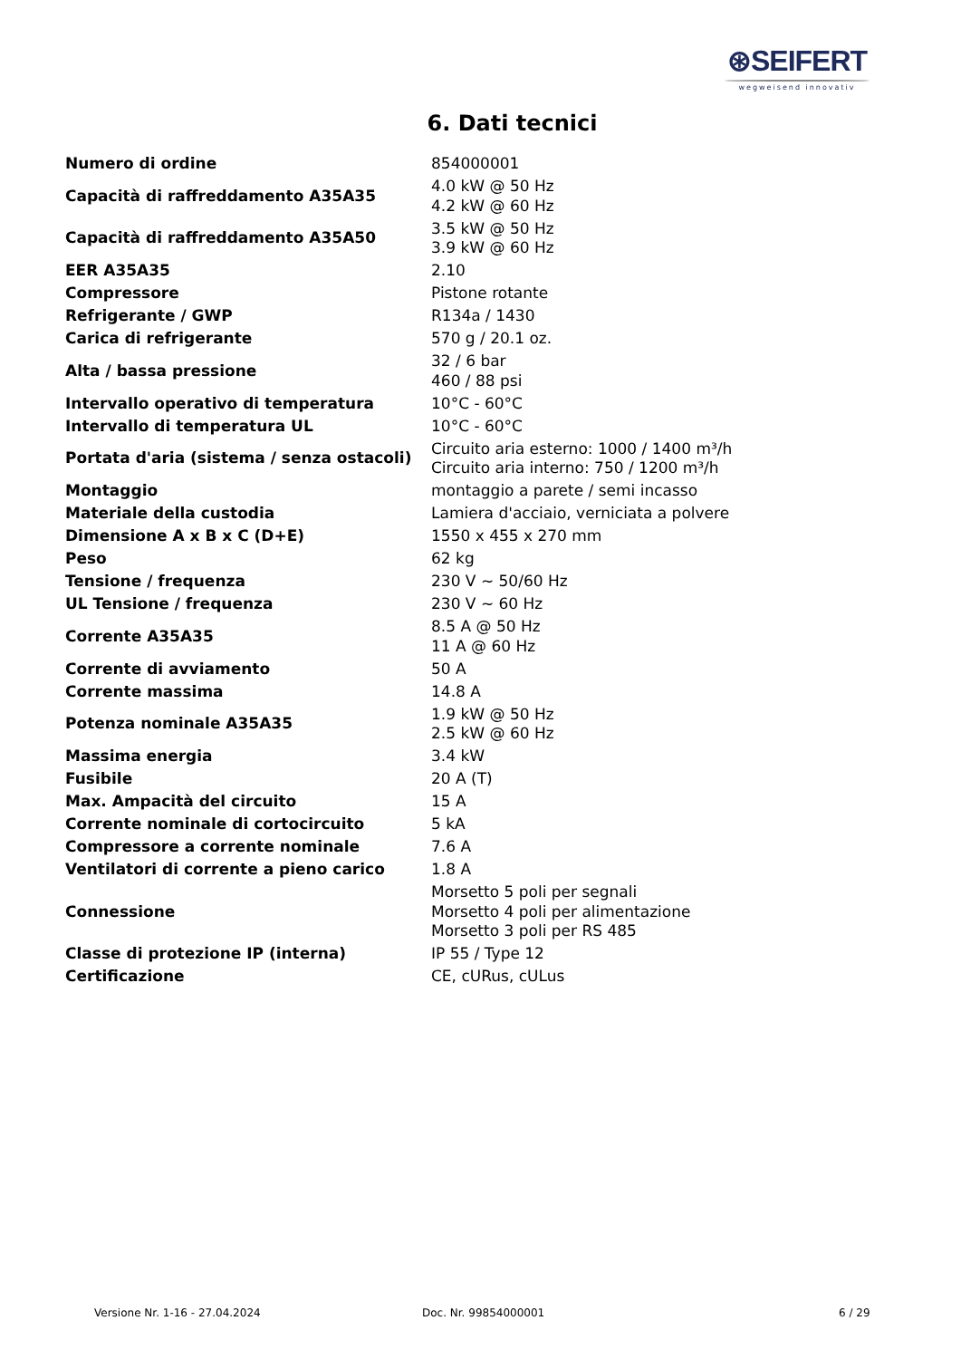⊛SEIFERT
wegweisend innovativ
6. Dati tecnici
| Numero di ordine | 854000001 |
| Capacità di raffreddamento A35A35 | 4.0 kW @ 50 Hz 4.2 kW @ 60 Hz |
| Capacità di raffreddamento A35A50 | 3.5 kW @ 50 Hz 3.9 kW @ 60 Hz |
| EER A35A35 | 2.10 |
| Compressore | Pistone rotante |
| Refrigerante / GWP | R134a / 1430 |
| Carica di refrigerante | 570 g / 20.1 oz. |
| Alta / bassa pressione | 32 / 6 bar 460 / 88 psi |
| Intervallo operativo di temperatura | 10°C - 60°C |
| Intervallo di temperatura UL | 10°C - 60°C |
| Portata d'aria (sistema / senza ostacoli) | Circuito aria esterno: 1000 / 1400 m³/h Circuito aria interno: 750 / 1200 m³/h |
| Montaggio | montaggio a parete / semi incasso |
| Materiale della custodia | Lamiera d'acciaio, verniciata a polvere |
| Dimensione A x B x C (D+E) | 1550 x 455 x 270 mm |
| Peso | 62 kg |
| Tensione / frequenza | 230 V ~ 50/60 Hz |
| UL Tensione / frequenza | 230 V ~ 60 Hz |
| Corrente A35A35 | 8.5 A @ 50 Hz 11 A @ 60 Hz |
| Corrente di avviamento | 50 A |
| Corrente massima | 14.8 A |
| Potenza nominale A35A35 | 1.9 kW @ 50 Hz 2.5 kW @ 60 Hz |
| Massima energia | 3.4 kW |
| Fusibile | 20 A (T) |
| Max. Ampacità del circuito | 15 A |
| Corrente nominale di cortocircuito | 5 kA |
| Compressore a corrente nominale | 7.6 A |
| Ventilatori di corrente a pieno carico | 1.8 A |
| Connessione | Morsetto 5 poli per segnali Morsetto 4 poli per alimentazione Morsetto 3 poli per RS 485 |
| Classe di protezione IP (interna) | IP 55 / Type 12 |
| Certificazione | CE, cURus, cULus |
Versione Nr. 1-16 - 27.04.2024 Doc. Nr. 99854000001 6 / 29